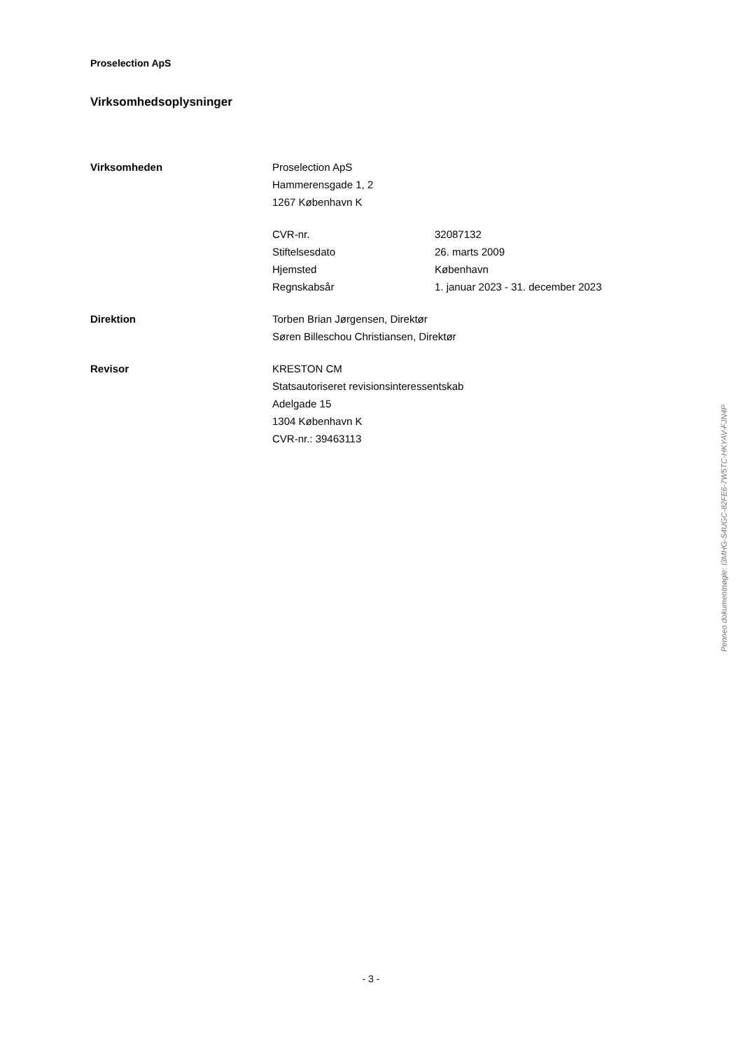Proselection ApS
Virksomhedsoplysninger
| Virksomheden | Proselection ApS | |
| | Hammerensgade 1, 2 | |
| | 1267 København K | |
| | CVR-nr. | 32087132 |
| | Stiftelsesdato | 26. marts 2009 |
| | Hjemsted | København |
| | Regnskabsår | 1. januar 2023 - 31. december 2023 |
| Direktion | Torben Brian Jørgensen, Direktør | |
| | Søren Billeschou Christiansen, Direktør | |
| Revisor | KRESTON CM | |
| | Statsautoriseret revisionsinteressentskab | |
| | Adelgade 15 | |
| | 1304 København K | |
| | CVR-nr.: 39463113 | |
Penneo dokumentnøgle: I3MHG-S4UGC-82FE6-7W5TC-HKYAV-FJN4P
- 3 -